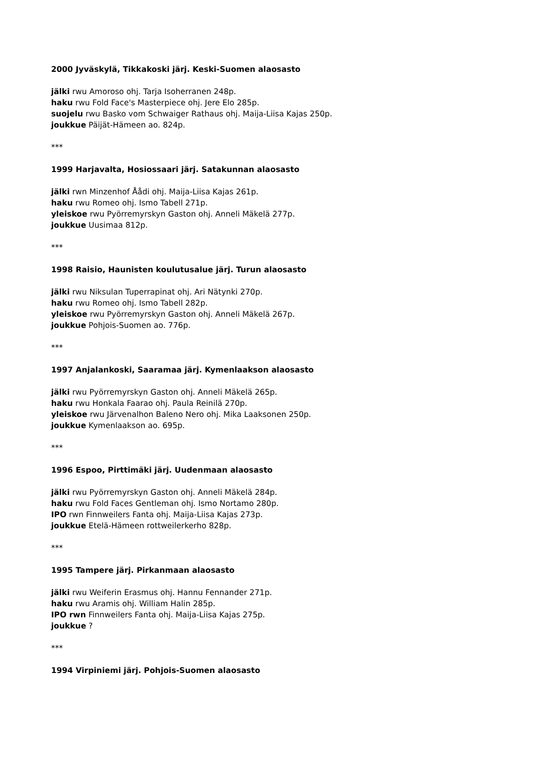2000 Jyväskylä, Tikkakoski järj. Keski-Suomen alaosasto
jälki rwu Amoroso ohj. Tarja Isoherranen 248p.
haku rwu Fold Face's Masterpiece ohj. Jere Elo 285p.
suojelu rwu Basko vom Schwaiger Rathaus ohj. Maija-Liisa Kajas 250p.
joukkue Päijät-Hämeen ao. 824p.
***
1999 Harjavalta, Hosiossaari järj. Satakunnan alaosasto
jälki rwn Minzenhof Åådi ohj. Maija-Liisa Kajas 261p.
haku rwu Romeo ohj. Ismo Tabell 271p.
yleiskoe rwu Pyörremyrskyn Gaston ohj. Anneli Mäkelä 277p.
joukkue Uusimaa 812p.
***
1998 Raisio, Haunisten koulutusalue järj. Turun alaosasto
jälki rwu Niksulan Tuperrapinat ohj. Ari Nätynki 270p.
haku rwu Romeo ohj. Ismo Tabell 282p.
yleiskoe rwu Pyörremyrskyn Gaston ohj. Anneli Mäkelä 267p.
joukkue Pohjois-Suomen ao. 776p.
***
1997 Anjalankoski, Saaramaa järj. Kymenlaakson alaosasto
jälki rwu Pyörremyrskyn Gaston ohj. Anneli Mäkelä 265p.
haku rwu Honkala Faarao ohj. Paula Reinilä 270p.
yleiskoe rwu Järvenalhon Baleno Nero ohj. Mika Laaksonen 250p.
joukkue Kymenlaakson ao. 695p.
***
1996 Espoo, Pirttimäki järj. Uudenmaan alaosasto
jälki rwu Pyörremyrskyn Gaston ohj. Anneli Mäkelä 284p.
haku rwu Fold Faces Gentleman ohj. Ismo Nortamo 280p.
IPO rwn Finnweilers Fanta ohj. Maija-Liisa Kajas 273p.
joukkue Etelä-Hämeen rottweilerkerho 828p.
***
1995 Tampere järj. Pirkanmaan alaosasto
jälki rwu Weiferin Erasmus ohj. Hannu Fennander 271p.
haku rwu Aramis ohj. William Halin 285p.
IPO rwn Finnweilers Fanta ohj. Maija-Liisa Kajas 275p.
joukkue ?
***
1994 Virpiniemi järj. Pohjois-Suomen alaosasto